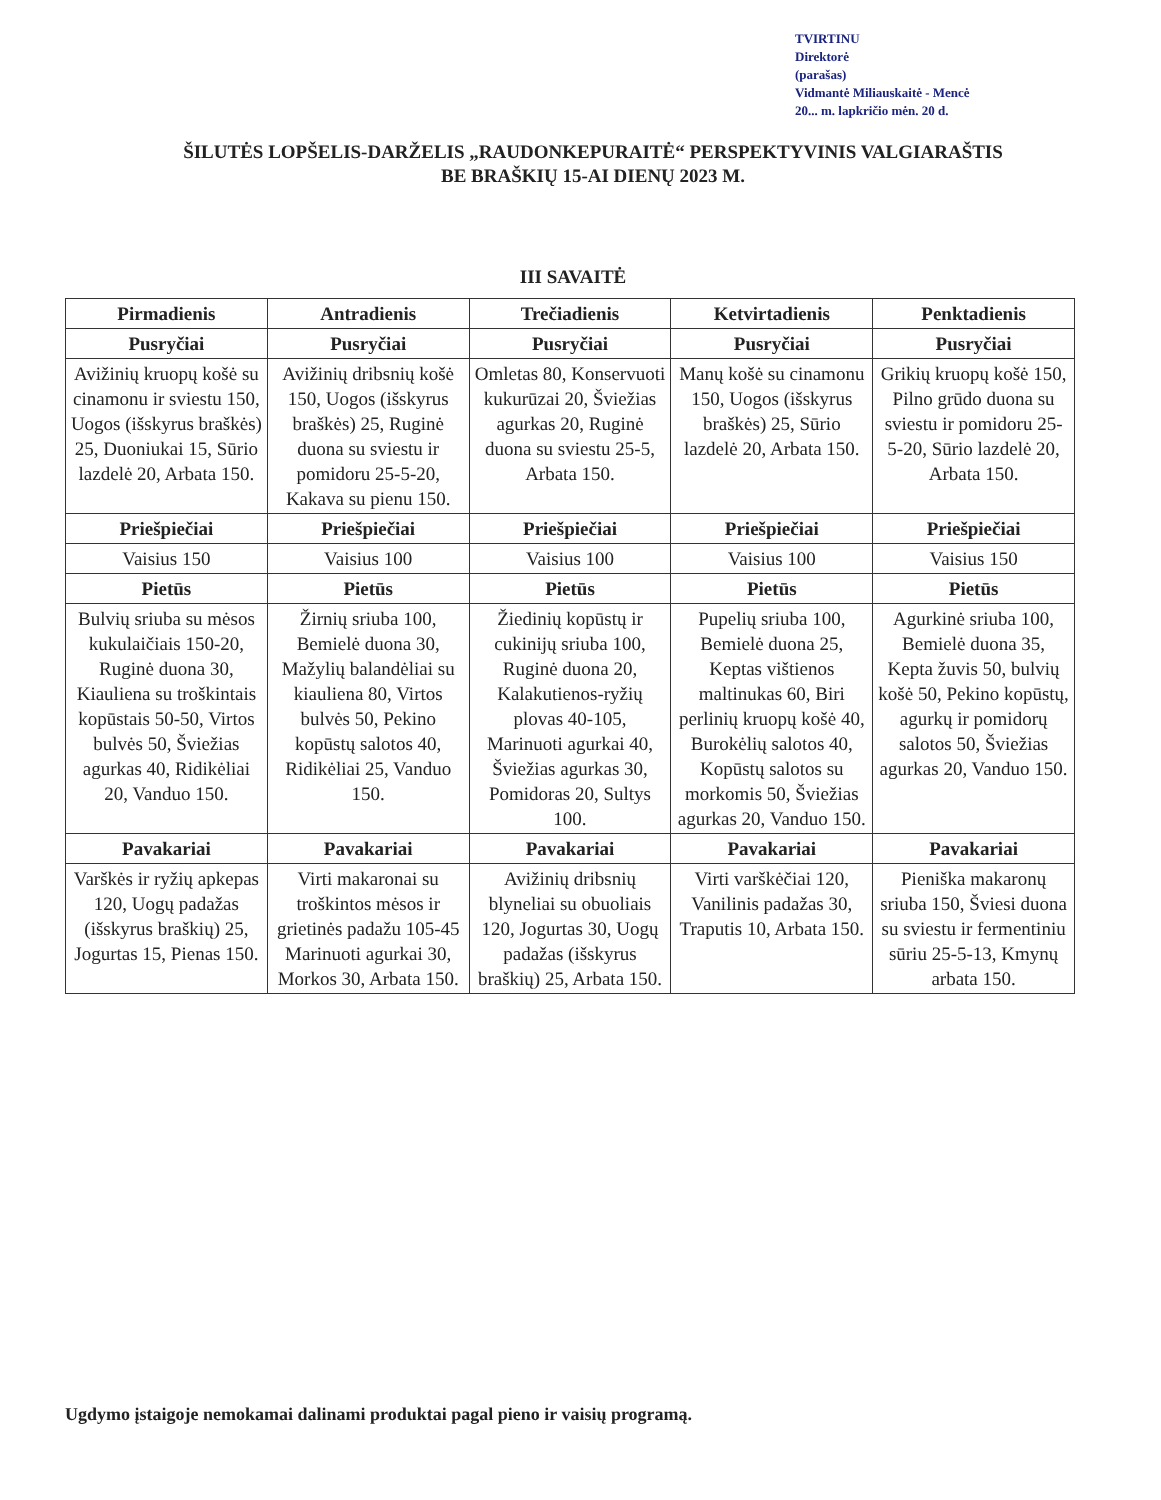TVIRTINU
Direktorė
(parašas)
Vidmantė Miliauskaitė - Mencė
20... m. lapkričio mėn. 20 d.
ŠILUTĖS LOPŠELIS-DARŽELIS „RAUDONKEPURAITĖ“ PERSPEKTYVINIS VALGIARAŠTIS
BE BRAŠKIŲ 15-AI DIENŲ 2023 M.
III SAVAITĖ
| Pirmadienis | Antradienis | Trečiadienis | Ketvirtadienis | Penktadienis |
| --- | --- | --- | --- | --- |
| Pusryčiai | Pusryčiai | Pusryčiai | Pusryčiai | Pusryčiai |
| Avižinių kruopų košė su cinamonu ir sviestu 150, Uogos (išskyrus braškės) 25, Duoniukai 15, Sūrio lazdelė 20, Arbata 150. | Avižinių dribsnių košė 150, Uogos (išskyrus braškės) 25, Ruginė duona su sviestu ir pomidoru 25-5-20, Kakava su pienu 150. | Omletas 80, Konservuoti kukurūzai 20, Šviežias agurkas 20, Ruginė duona su sviestu 25-5, Arbata 150. | Manų košė su cinamonu 150, Uogos (išskyrus braškės) 25, Sūrio lazdelė 20, Arbata 150. | Grikių kruopų košė 150, Pilno grūdo duona su sviestu ir pomidoru 25-5-20, Sūrio lazdelė 20, Arbata 150. |
| Priešpiečiai | Priešpiečiai | Priešpiečiai | Priešpiečiai | Priešpiečiai |
| Vaisius 150 | Vaisius 100 | Vaisius 100 | Vaisius 100 | Vaisius 150 |
| Pietūs | Pietūs | Pietūs | Pietūs | Pietūs |
| Bulvių sriuba su mėsos kukulaičiais 150-20, Ruginė duona 30, Kiauliena su troškintais kopūstais 50-50, Virtos bulvės 50, Šviežias agurkas 40, Ridikėliai 20, Vanduo 150. | Žirnių sriuba 100, Bemielė duona 30, Mažylių balandėliai su kiauliena 80, Virtos bulvės 50, Pekino kopūstų salotos 40, Ridikėliai 25, Vanduo 150. | Žiedinių kopūstų ir cukinijų sriuba 100, Ruginė duona 20, Kalakutienos-ryžių plovas 40-105, Marinuoti agurkai 40, Šviežias agurkas 30, Pomidoras 20, Sultys 100. | Pupelių sriuba 100, Bemielė duona 25, Keptas vištienos maltinukas 60, Biri perlinių kruopų košė 40, Burokėlių salotos 40, Kopūstų salotos su morkomis 50, Šviežias agurkas 20, Vanduo 150. | Agurkinė sriuba 100, Bemielė duona 35, Kepta žuvis 50, bulvių košė 50, Pekino kopūstų, agurkų ir pomidorų salotos 50, Šviežias agurkas 20, Vanduo 150. |
| Pavakariai | Pavakariai | Pavakariai | Pavakariai | Pavakariai |
| Varškės ir ryžių apkepas 120, Uogų padažas (išskyrus braškių) 25, Jogurtas 15, Pienas 150. | Virti makaronai su troškintos mėsos ir grietinės padažu 105-45 Marinuoti agurkai 30, Morkos 30, Arbata 150. | Avižinių dribsnių blyneliai su obuoliais 120, Jogurtas 30, Uogų padažas (išskyrus braškių) 25, Arbata 150. | Virti varškėčiai 120, Vanilinis padažas 30, Traputis 10, Arbata 150. | Pieniška makaronų sriuba 150, Šviesi duona su sviestu ir fermentiniu sūriu 25-5-13, Kmynų arbata 150. |
Ugdymo įstaigoje nemokamai dalinami produktai pagal pieno ir vaisių programą.